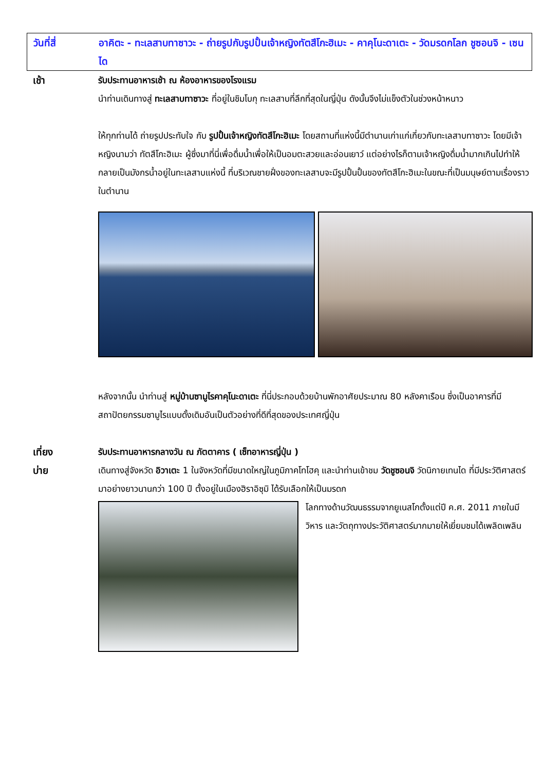วันที่สี่ อาคิตะ - ทะเลสาบทาซาวะ - ถ่ายรูปกับรูปปั้นเจ้าหญิงทัตสึโกะฮิเมะ - คาคุโนะดาเตะ - วัดมรดกโลก ชูซอนจิ - เซนได
เช้า รับประทานอาหารเช้า ณ ห้องอาหารของโรงแรม
นำท่านเดินทางสู่ ทะเลสาบทาซาวะ ที่อยู่ในชิมโบกุ ทะเลสาบที่ลึกที่สุดในญี่ปุ่น ดังนั้นจึงไม่แข็งตัวในช่วงหน้าหนาว
ให้ทุกท่านได้ ถ่ายรูปประทับใจ กับ รูปปั้นเจ้าหญิงทัตสึโกะฮิเมะ โดยสถานที่แห่งนี้มีตำนานเก่าแก่เกี่ยวกับทะเลสาบทาซาวะ โดยมีเจ้าหญิงนามว่า ทัตสึโกะฮิเมะ ผู้ซึ่งมาที่นี่เพื่อดื่มน้ำเพื่อให้เป็นอมตะสวยและอ่อนเยาว์ แต่อย่างไรก็ตามเจ้าหญิงดื่มน้ำมากเกินไปทำให้กลายเป็นมังกรน้ำอยู่ในทะเลสาบแห่งนี้ ที่บริเวณชายฝั่งของทะเลสาบจะมีรูปปั้นปั้นของทัตสึโกะฮิเมะในขณะที่เป็นมนุษย์ตามเรื่องราวในตำนาน
หลังจากนั้น นำท่านสู่ หมู่บ้านซามูไรคาคุโนะดาเตะ ที่นี่ประกอบด้วยบ้านพักอาศัยประมาณ 80 หลังคาเรือน ซึ่งเป็นอาคารที่มีสถาปัตยกรรมซามูไรแบบดั้งเดิมอันเป็นตัวอย่างที่ดีที่สุดของประเทศญี่ปุ่น
เที่ยง รับประทานอาหารกลางวัน ณ ภัตตาคาร ( เซ็ทอาหารญี่ปุ่น )
บ่าย เดินทางสู่จังหวัด อิวาเตะ 1 ในจังหวัดที่มีขนาดใหญ่ในภูมิภาคโทโฮคุ และนำท่านเข้าชม วัดชูซอนจิ วัดนิกายเทนได ที่มีประวัติศาสตร์มาอย่างยาวนานกว่า 100 ปี ตั้งอยู่ในเมืองฮิราอิซุมิ ได้รับเลือกให้เป็นมรดก
โลกทางด้านวัฒนธรรมจากยูเนสโกตั้งแต่ปี ค.ศ. 2011 ภายในมีวิหาร และวัตถุทางประวัติศาสตร์มากมายให้เยี่ยมชมได้เพลิดเพลิน